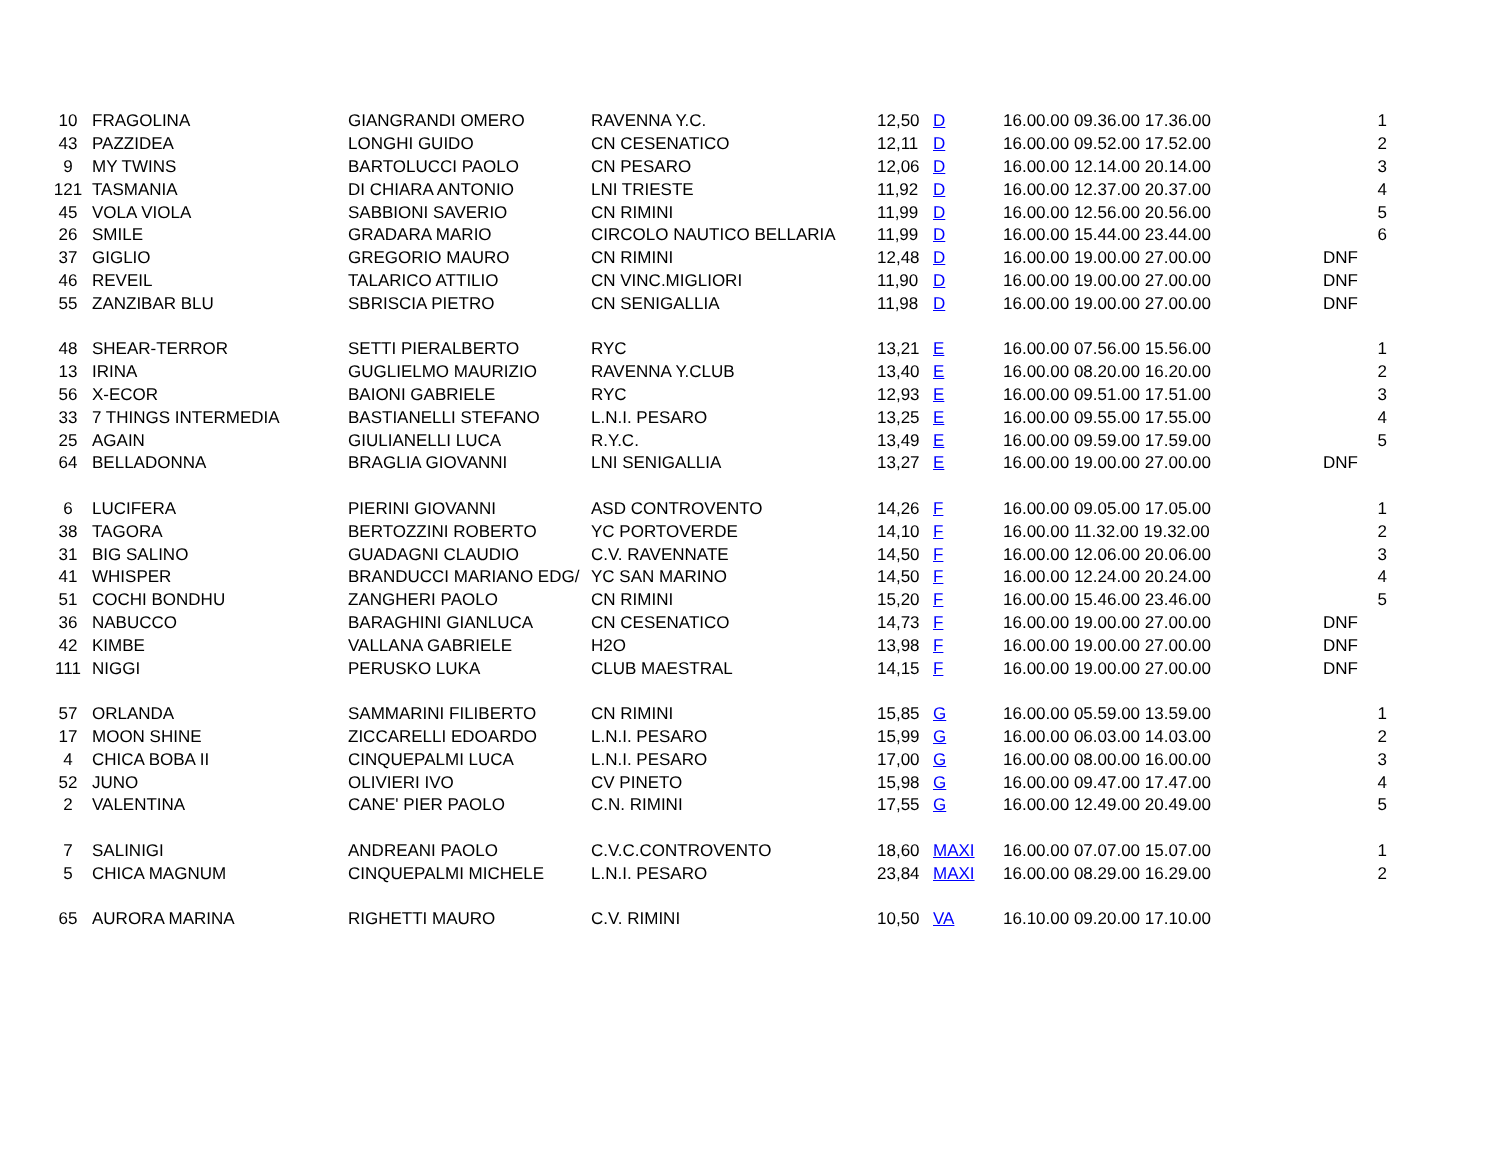| 10 | FRAGOLINA | GIANGRANDI OMERO | RAVENNA Y.C. | 12,50 | D | 16.00.00 09.36.00 17.36.00 | | 1 |
| 43 | PAZZIDEA | LONGHI GUIDO | CN CESENATICO | 12,11 | D | 16.00.00 09.52.00 17.52.00 | | 2 |
| 9 | MY TWINS | BARTOLUCCI PAOLO | CN PESARO | 12,06 | D | 16.00.00 12.14.00 20.14.00 | | 3 |
| 121 | TASMANIA | DI CHIARA ANTONIO | LNI TRIESTE | 11,92 | D | 16.00.00 12.37.00 20.37.00 | | 4 |
| 45 | VOLA VIOLA | SABBIONI SAVERIO | CN RIMINI | 11,99 | D | 16.00.00 12.56.00 20.56.00 | | 5 |
| 26 | SMILE | GRADARA MARIO | CIRCOLO NAUTICO BELLARIA | 11,99 | D | 16.00.00 15.44.00 23.44.00 | | 6 |
| 37 | GIGLIO | GREGORIO MAURO | CN RIMINI | 12,48 | D | 16.00.00 19.00.00 27.00.00 | DNF | |
| 46 | REVEIL | TALARICO ATTILIO | CN VINC.MIGLIORI | 11,90 | D | 16.00.00 19.00.00 27.00.00 | DNF | |
| 55 | ZANZIBAR BLU | SBRISCIA PIETRO | CN SENIGALLIA | 11,98 | D | 16.00.00 19.00.00 27.00.00 | DNF | |
| 48 | SHEAR-TERROR | SETTI PIERALBERTO | RYC | 13,21 | E | 16.00.00 07.56.00 15.56.00 | | 1 |
| 13 | IRINA | GUGLIELMO MAURIZIO | RAVENNA Y.CLUB | 13,40 | E | 16.00.00 08.20.00 16.20.00 | | 2 |
| 56 | X-ECOR | BAIONI GABRIELE | RYC | 12,93 | E | 16.00.00 09.51.00 17.51.00 | | 3 |
| 33 | 7 THINGS INTERMEDIA | BASTIANELLI STEFANO | L.N.I. PESARO | 13,25 | E | 16.00.00 09.55.00 17.55.00 | | 4 |
| 25 | AGAIN | GIULIANELLI LUCA | R.Y.C. | 13,49 | E | 16.00.00 09.59.00 17.59.00 | | 5 |
| 64 | BELLADONNA | BRAGLIA GIOVANNI | LNI SENIGALLIA | 13,27 | E | 16.00.00 19.00.00 27.00.00 | DNF | |
| 6 | LUCIFERA | PIERINI GIOVANNI | ASD CONTROVENTO | 14,26 | F | 16.00.00 09.05.00 17.05.00 | | 1 |
| 38 | TAGORA | BERTOZZINI ROBERTO | YC PORTOVERDE | 14,10 | F | 16.00.00 11.32.00 19.32.00 | | 2 |
| 31 | BIG SALINO | GUADAGNI CLAUDIO | C.V. RAVENNATE | 14,50 | F | 16.00.00 12.06.00 20.06.00 | | 3 |
| 41 | WHISPER | BRANDUCCI MARIANO EDG/ | YC SAN MARINO | 14,50 | F | 16.00.00 12.24.00 20.24.00 | | 4 |
| 51 | COCHI BONDHU | ZANGHERI PAOLO | CN RIMINI | 15,20 | F | 16.00.00 15.46.00 23.46.00 | | 5 |
| 36 | NABUCCO | BARAGHINI GIANLUCA | CN CESENATICO | 14,73 | F | 16.00.00 19.00.00 27.00.00 | DNF | |
| 42 | KIMBE | VALLANA GABRIELE | H2O | 13,98 | F | 16.00.00 19.00.00 27.00.00 | DNF | |
| 111 | NIGGI | PERUSKO LUKA | CLUB MAESTRAL | 14,15 | F | 16.00.00 19.00.00 27.00.00 | DNF | |
| 57 | ORLANDA | SAMMARINI FILIBERTO | CN RIMINI | 15,85 | G | 16.00.00 05.59.00 13.59.00 | | 1 |
| 17 | MOON SHINE | ZICCARELLI EDOARDO | L.N.I. PESARO | 15,99 | G | 16.00.00 06.03.00 14.03.00 | | 2 |
| 4 | CHICA BOBA II | CINQUEPALMI LUCA | L.N.I. PESARO | 17,00 | G | 16.00.00 08.00.00 16.00.00 | | 3 |
| 52 | JUNO | OLIVIERI IVO | CV PINETO | 15,98 | G | 16.00.00 09.47.00 17.47.00 | | 4 |
| 2 | VALENTINA | CANE' PIER PAOLO | C.N. RIMINI | 17,55 | G | 16.00.00 12.49.00 20.49.00 | | 5 |
| 7 | SALINIGI | ANDREANI PAOLO | C.V.C.CONTROVENTO | 18,60 | MAXI | 16.00.00 07.07.00 15.07.00 | | 1 |
| 5 | CHICA MAGNUM | CINQUEPALMI MICHELE | L.N.I. PESARO | 23,84 | MAXI | 16.00.00 08.29.00 16.29.00 | | 2 |
| 65 | AURORA MARINA | RIGHETTI MAURO | C.V. RIMINI | 10,50 | VA | 16.10.00 09.20.00 17.10.00 | | |